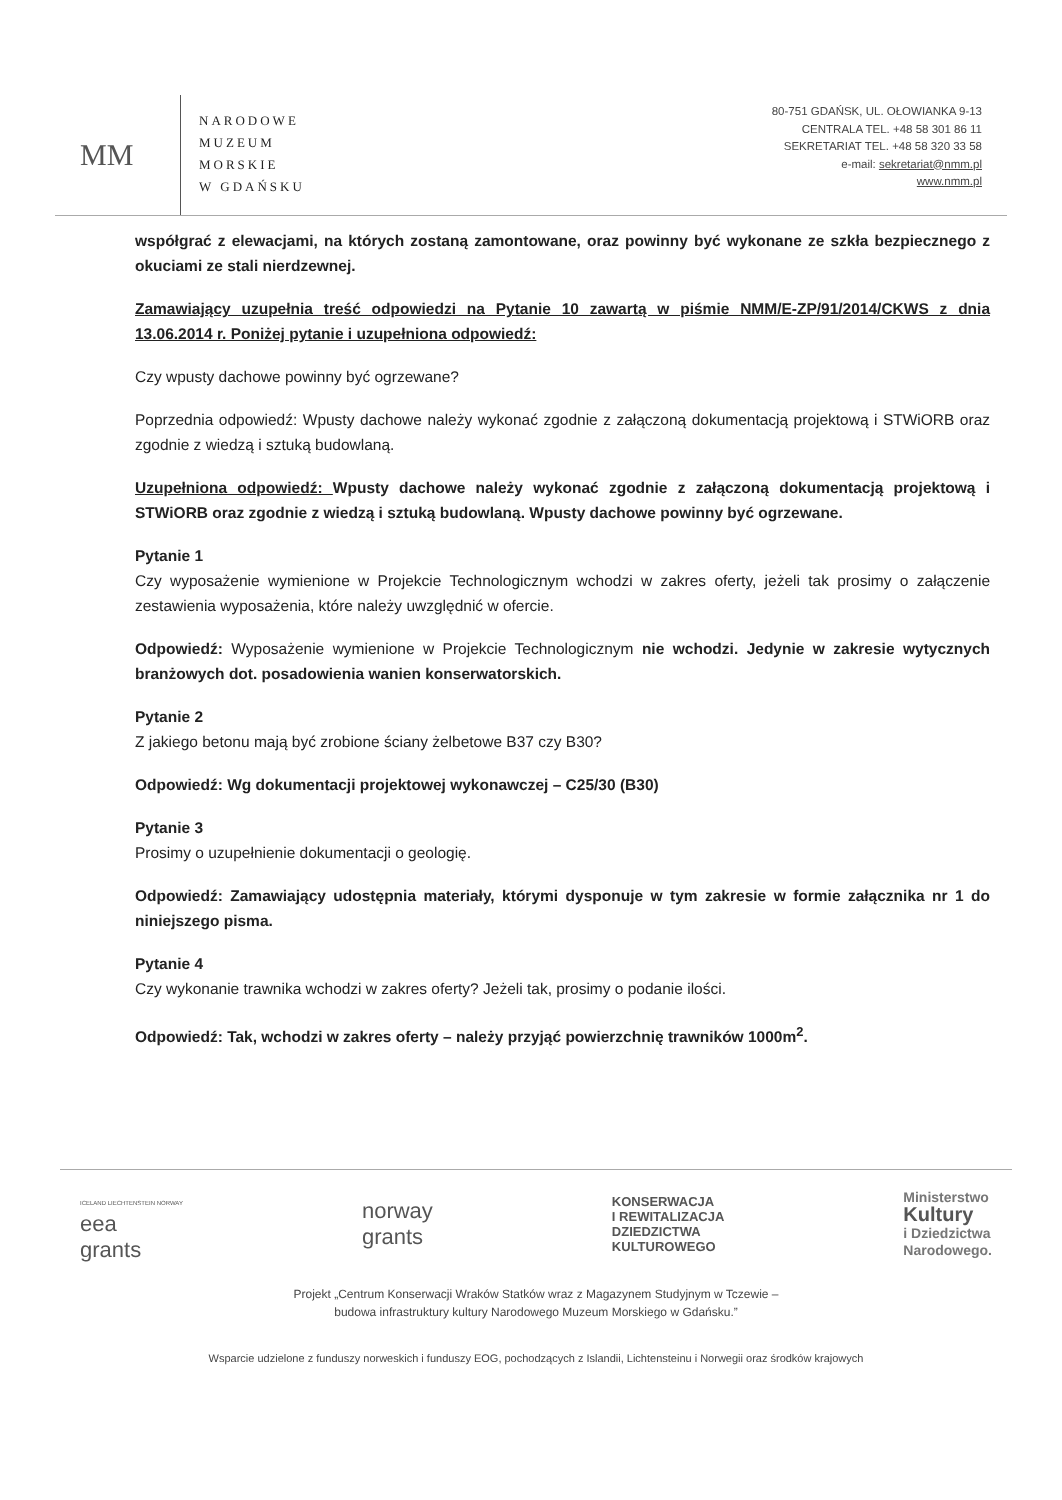MM
NARODOWE
MUZEUM
MORSKIE
W GDAŃSKU
80-751 GDAŃSK, UL. OŁOWIANKA 9-13
CENTRALA TEL. +48 58 301 86 11
SEKRETARIAT TEL. +48 58 320 33 58
e-mail: sekretariat@nmm.pl
www.nmm.pl
współgrać z elewacjami, na których zostaną zamontowane, oraz powinny być wykonane ze szkła bezpiecznego z okuciami ze stali nierdzewnej.
Zamawiający uzupełnia treść odpowiedzi na Pytanie 10 zawartą w piśmie NMM/E-ZP/91/2014/CKWS z dnia 13.06.2014 r. Poniżej pytanie i uzupełniona odpowiedź:
Czy wpusty dachowe powinny być ogrzewane?
Poprzednia odpowiedź: Wpusty dachowe należy wykonać zgodnie z załączoną dokumentacją projektową i STWiORB oraz zgodnie z wiedzą i sztuką budowlaną.
Uzupełniona odpowiedź: Wpusty dachowe należy wykonać zgodnie z załączoną dokumentacją projektową i STWiORB oraz zgodnie z wiedzą i sztuką budowlaną. Wpusty dachowe powinny być ogrzewane.
Pytanie 1
Czy wyposażenie wymienione w Projekcie Technologicznym wchodzi w zakres oferty, jeżeli tak prosimy o załączenie zestawienia wyposażenia, które należy uwzględnić w ofercie.
Odpowiedź: Wyposażenie wymienione w Projekcie Technologicznym nie wchodzi. Jedynie w zakresie wytycznych branżowych dot. posadowienia wanien konserwatorskich.
Pytanie 2
Z jakiego betonu mają być zrobione ściany żelbetowe B37 czy B30?
Odpowiedź: Wg dokumentacji projektowej wykonawczej – C25/30 (B30)
Pytanie 3
Prosimy o uzupełnienie dokumentacji o geologię.
Odpowiedź: Zamawiający udostępnia materiały, którymi dysponuje w tym zakresie w formie załącznika nr 1 do niniejszego pisma.
Pytanie 4
Czy wykonanie trawnika wchodzi w zakres oferty? Jeżeli tak, prosimy o podanie ilości.
Odpowiedź: Tak, wchodzi w zakres oferty – należy przyjąć powierzchnię trawników 1000m<sup>2</sup>.
ICELAND LIECHTENSTEIN NORWAY
eea
grants
norway
grants
KONSERWACJA
I REWITALIZACJA
DZIEDZICTWA
KULTUROWEGO
Ministerstwo
Kultury
i Dziedzictwa
Narodowego.
Projekt „Centrum Konserwacji Wraków Statków wraz z Magazynem Studyjnym w Tczewie –
budowa infrastruktury kultury Narodowego Muzeum Morskiego w Gdańsku.”
Wsparcie udzielone z funduszy norweskich i funduszy EOG, pochodzących z Islandii, Lichtensteinu i Norwegii oraz środków krajowych